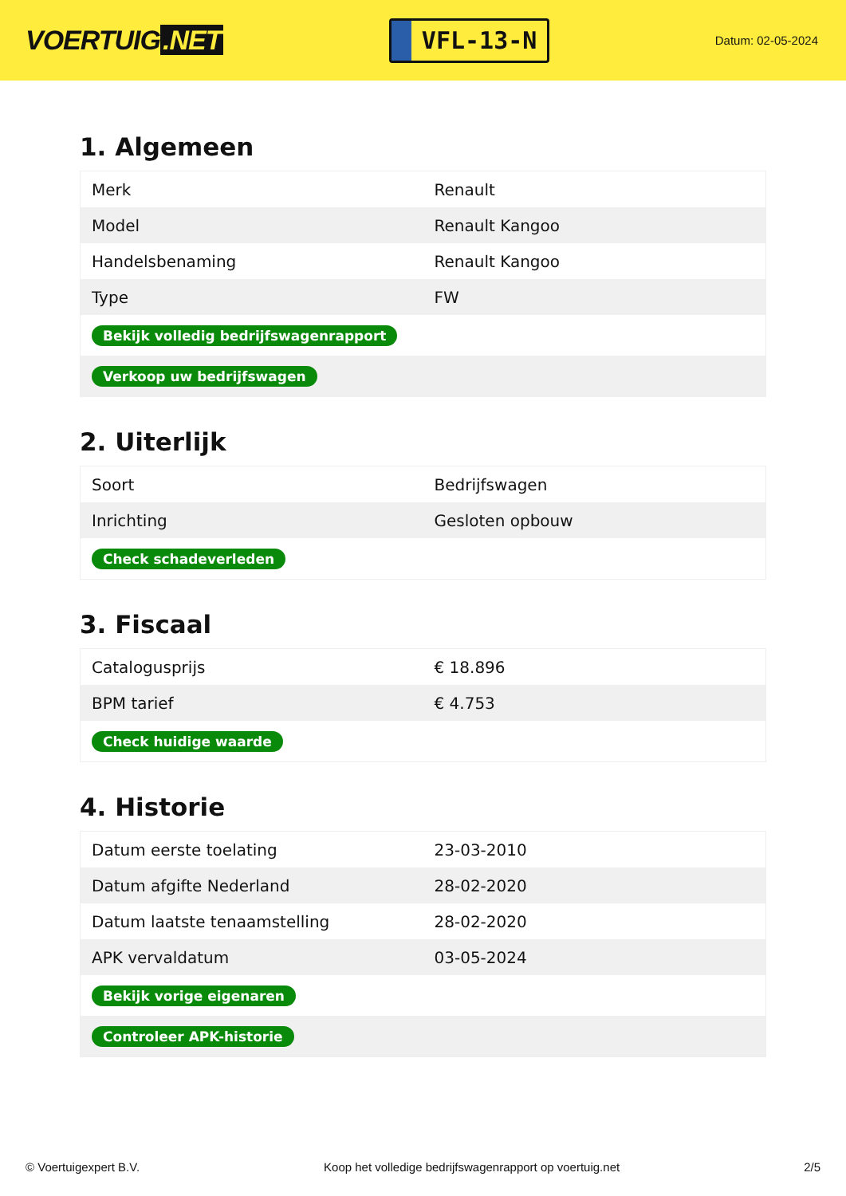VOERTUIG.NET
VFL-13-N
Datum: 02-05-2024
1. Algemeen
| Merk | Renault |
| Model | Renault Kangoo |
| Handelsbenaming | Renault Kangoo |
| Type | FW |
| Bekijk volledig bedrijfswagenrapport | |
| Verkoop uw bedrijfswagen | |
2. Uiterlijk
| Soort | Bedrijfswagen |
| Inrichting | Gesloten opbouw |
| Check schadeverleden | |
3. Fiscaal
| Catalogusprijs | € 18.896 |
| BPM tarief | € 4.753 |
| Check huidige waarde | |
4. Historie
| Datum eerste toelating | 23-03-2010 |
| Datum afgifte Nederland | 28-02-2020 |
| Datum laatste tenaamstelling | 28-02-2020 |
| APK vervaldatum | 03-05-2024 |
| Bekijk vorige eigenaren | |
| Controleer APK-historie | |
© Voertuigexpert B.V. Koop het volledige bedrijfswagenrapport op voertuig.net 2/5